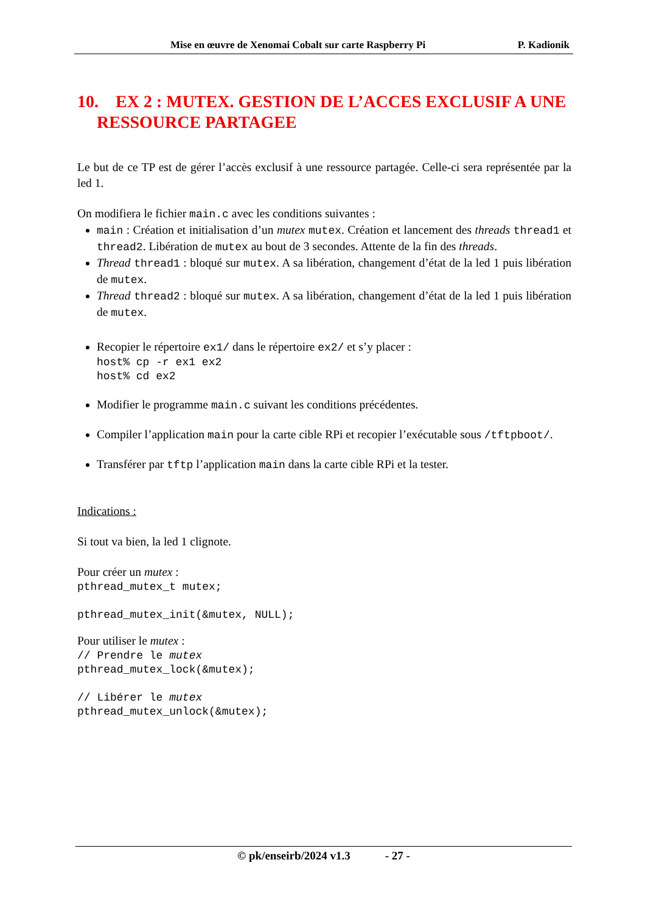Mise en œuvre de Xenomai Cobalt sur carte Raspberry Pi P. Kadionik
10. EX 2 : MUTEX. GESTION DE L’ACCES EXCLUSIF A UNE RESSOURCE PARTAGEE
Le but de ce TP est de gérer l’accès exclusif à une ressource partagée. Celle-ci sera représentée par la led 1.
On modifiera le fichier main.c avec les conditions suivantes :
main : Création et initialisation d’un mutex mutex. Création et lancement des threads thread1 et thread2. Libération de mutex au bout de 3 secondes. Attente de la fin des threads.
Thread thread1 : bloqué sur mutex. A sa libération, changement d’état de la led 1 puis libération de mutex.
Thread thread2 : bloqué sur mutex. A sa libération, changement d’état de la led 1 puis libération de mutex.
Recopier le répertoire ex1/ dans le répertoire ex2/ et s’y placer :
host% cp -r ex1 ex2 host% cd ex2
Modifier le programme main.c suivant les conditions précédentes.
Compiler l’application main pour la carte cible RPi et recopier l’exécutable sous /tftpboot/.
Transférer par tftp l’application main dans la carte cible RPi et la tester.
Indications :
Si tout va bien, la led 1 clignote.
Pour créer un mutex :
pthread_mutex_t mutex; pthread_mutex_init(&mutex, NULL);
Pour utiliser le mutex :
// Prendre le mutex pthread_mutex_lock(&mutex); // Libérer le mutex pthread_mutex_unlock(&mutex);
© pk/enseirb/2024 v1.3 - 27 -